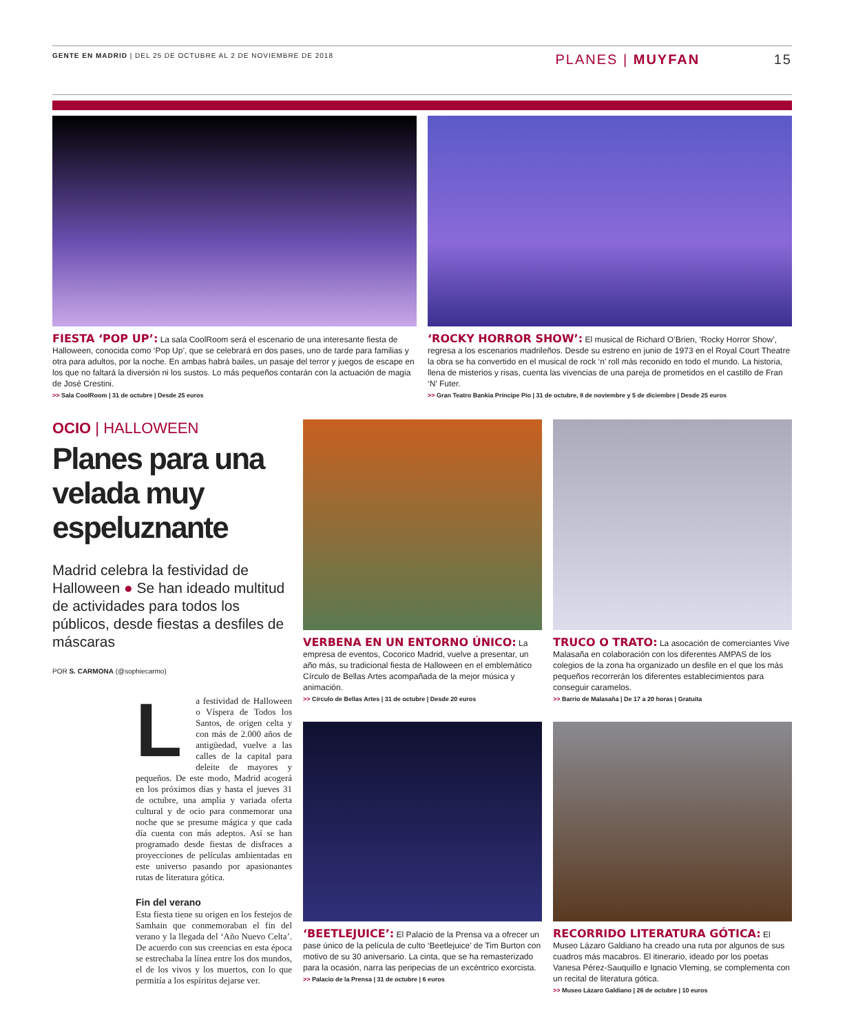GENTE EN MADRID | DEL 25 DE OCTUBRE AL 2 DE NOVIEMBRE DE 2018
PLANES | MUYFAN 15
FIESTA ‘POP UP’: La sala CoolRoom será el escenario de una interesante fiesta de Halloween, conocida como ‘Pop Up’, que se celebrará en dos pases, uno de tarde para familias y otra para adultos, por la noche. En ambas habrá bailes, un pasaje del terror y juegos de escape en los que no faltará la diversión ni los sustos. Lo más pequeños contarán con la actuación de magia de José Crestini.
>> Sala CoolRoom | 31 de octubre | Desde 25 euros
‘ROCKY HORROR SHOW’: El musical de Richard O’Brien, ‘Rocky Horror Show’, regresa a los escenarios madrileños. Desde su estreno en junio de 1973 en el Royal Court Theatre la obra se ha convertido en el musical de rock ‘n’ roll más reconido en todo el mundo. La historia, llena de misterios y risas, cuenta las vivencias de una pareja de prometidos en el castillo de Fran ‘N’ Futer.
>> Gran Teatro Bankia Príncipe Pío | 31 de octubre, 8 de noviembre y 5 de diciembre | Desde 25 euros
OCIO | HALLOWEEN
Planes para una velada muy espeluznante
Madrid celebra la festividad de Halloween ● Se han ideado multitud de actividades para todos los públicos, desde fiestas a desfiles de máscaras
POR S. CARMONA (@sophiecarmo)
La festividad de Halloween o Víspera de Todos los Santos, de origen celta y con más de 2.000 años de antigüedad, vuelve a las calles de la capital para deleite de mayores y pequeños. De este modo, Madrid acogerá en los próximos días y hasta el jueves 31 de octubre, una amplia y variada oferta cultural y de ocio para conmemorar una noche que se presume mágica y que cada día cuenta con más adeptos. Así se han programado desde fiestas de disfraces a proyecciones de películas ambientadas en este universo pasando por apasionantes rutas de literatura gótica.
Fin del verano
Esta fiesta tiene su origen en los festejos de Samhain que conmemoraban el fin del verano y la llegada del ‘Año Nuevo Celta’. De acuerdo con sus creencias en esta época se estrechaba la línea entre los dos mundos, el de los vivos y los muertos, con lo que permitía a los espíritus dejarse ver.
VERBENA EN UN ENTORNO ÚNICO: La empresa de eventos, Cocorico Madrid, vuelve a presentar, un año más, su tradicional fiesta de Halloween en el emblemático Círculo de Bellas Artes acompañada de la mejor música y animación.
>> Círculo de Bellas Artes | 31 de octubre | Desde 20 euros
‘BEETLEJUICE’: El Palacio de la Prensa va a ofrecer un pase único de la película de culto ‘Beetlejuice’ de Tim Burton con motivo de su 30 aniversario. La cinta, que se ha remasterizado para la ocasión, narra las peripecias de un excéntrico exorcista.
>> Palacio de la Prensa | 31 de octubre | 6 euros
TRUCO O TRATO: La asocación de comerciantes Vive Malasaña en colaboración con los diferentes AMPAS de los colegios de la zona ha organizado un desfile en el que los más pequeños recorrerán los diferentes establecimientos para conseguir caramelos.
>> Barrio de Malasaña | De 17 a 20 horas | Gratuita
RECORRIDO LITERATURA GÓTICA: El Museo Lázaro Galdiano ha creado una ruta por algunos de sus cuadros más macabros. El itinerario, ideado por los poetas Vanesa Pérez-Sauquillo e Ignacio Vleming, se complementa con un recital de literatura gótica.
>> Museo Lázaro Galdiano | 26 de octubre | 10 euros